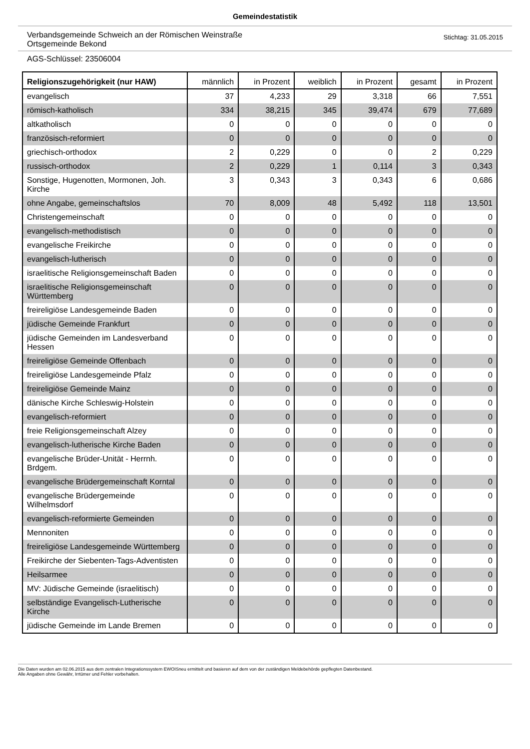Gemeindestatistik
Verbandsgemeinde Schweich an der Römischen Weinstraße
Ortsgemeinde Bekond
Stichtag: 31.05.2015
AGS-Schlüssel: 23506004
| Religionszugehörigkeit (nur HAW) | männlich | in Prozent | weiblich | in Prozent | gesamt | in Prozent |
| --- | --- | --- | --- | --- | --- | --- |
| evangelisch | 37 | 4,233 | 29 | 3,318 | 66 | 7,551 |
| römisch-katholisch | 334 | 38,215 | 345 | 39,474 | 679 | 77,689 |
| altkatholisch | 0 | 0 | 0 | 0 | 0 | 0 |
| französisch-reformiert | 0 | 0 | 0 | 0 | 0 | 0 |
| griechisch-orthodox | 2 | 0,229 | 0 | 0 | 2 | 0,229 |
| russisch-orthodox | 2 | 0,229 | 1 | 0,114 | 3 | 0,343 |
| Sonstige, Hugenotten, Mormonen, Joh. Kirche | 3 | 0,343 | 3 | 0,343 | 6 | 0,686 |
| ohne Angabe, gemeinschaftslos | 70 | 8,009 | 48 | 5,492 | 118 | 13,501 |
| Christengemeinschaft | 0 | 0 | 0 | 0 | 0 | 0 |
| evangelisch-methodistisch | 0 | 0 | 0 | 0 | 0 | 0 |
| evangelische Freikirche | 0 | 0 | 0 | 0 | 0 | 0 |
| evangelisch-lutherisch | 0 | 0 | 0 | 0 | 0 | 0 |
| israelitische Religionsgemeinschaft Baden | 0 | 0 | 0 | 0 | 0 | 0 |
| israelitische Religionsgemeinschaft Württemberg | 0 | 0 | 0 | 0 | 0 | 0 |
| freireligiöse Landesgemeinde Baden | 0 | 0 | 0 | 0 | 0 | 0 |
| jüdische Gemeinde Frankfurt | 0 | 0 | 0 | 0 | 0 | 0 |
| jüdische Gemeinden im Landesverband Hessen | 0 | 0 | 0 | 0 | 0 | 0 |
| freireligiöse Gemeinde Offenbach | 0 | 0 | 0 | 0 | 0 | 0 |
| freireligiöse Landesgemeinde Pfalz | 0 | 0 | 0 | 0 | 0 | 0 |
| freireligiöse Gemeinde Mainz | 0 | 0 | 0 | 0 | 0 | 0 |
| dänische Kirche Schleswig-Holstein | 0 | 0 | 0 | 0 | 0 | 0 |
| evangelisch-reformiert | 0 | 0 | 0 | 0 | 0 | 0 |
| freie Religionsgemeinschaft Alzey | 0 | 0 | 0 | 0 | 0 | 0 |
| evangelisch-lutherische Kirche Baden | 0 | 0 | 0 | 0 | 0 | 0 |
| evangelische Brüder-Unität - Herrnh. Brdgem. | 0 | 0 | 0 | 0 | 0 | 0 |
| evangelische Brüdergemeinschaft Korntal | 0 | 0 | 0 | 0 | 0 | 0 |
| evangelische Brüdergemeinde Wilhelmsdorf | 0 | 0 | 0 | 0 | 0 | 0 |
| evangelisch-reformierte Gemeinden | 0 | 0 | 0 | 0 | 0 | 0 |
| Mennoniten | 0 | 0 | 0 | 0 | 0 | 0 |
| freireligiöse Landesgemeinde Württemberg | 0 | 0 | 0 | 0 | 0 | 0 |
| Freikirche der Siebenten-Tags-Adventisten | 0 | 0 | 0 | 0 | 0 | 0 |
| Heilsarmee | 0 | 0 | 0 | 0 | 0 | 0 |
| MV: Jüdische Gemeinde (israelitisch) | 0 | 0 | 0 | 0 | 0 | 0 |
| selbständige Evangelisch-Lutherische Kirche | 0 | 0 | 0 | 0 | 0 | 0 |
| jüdische Gemeinde im Lande Bremen | 0 | 0 | 0 | 0 | 0 | 0 |
Die Daten wurden am 02.06.2015 aus dem zentralen Integrationssystem EWOISneu ermittelt und basieren auf dem von der zuständigen Meldebehörde gepflegten Datenbestand.
Alle Angaben ohne Gewähr, Irrtümer und Fehler vorbehalten.